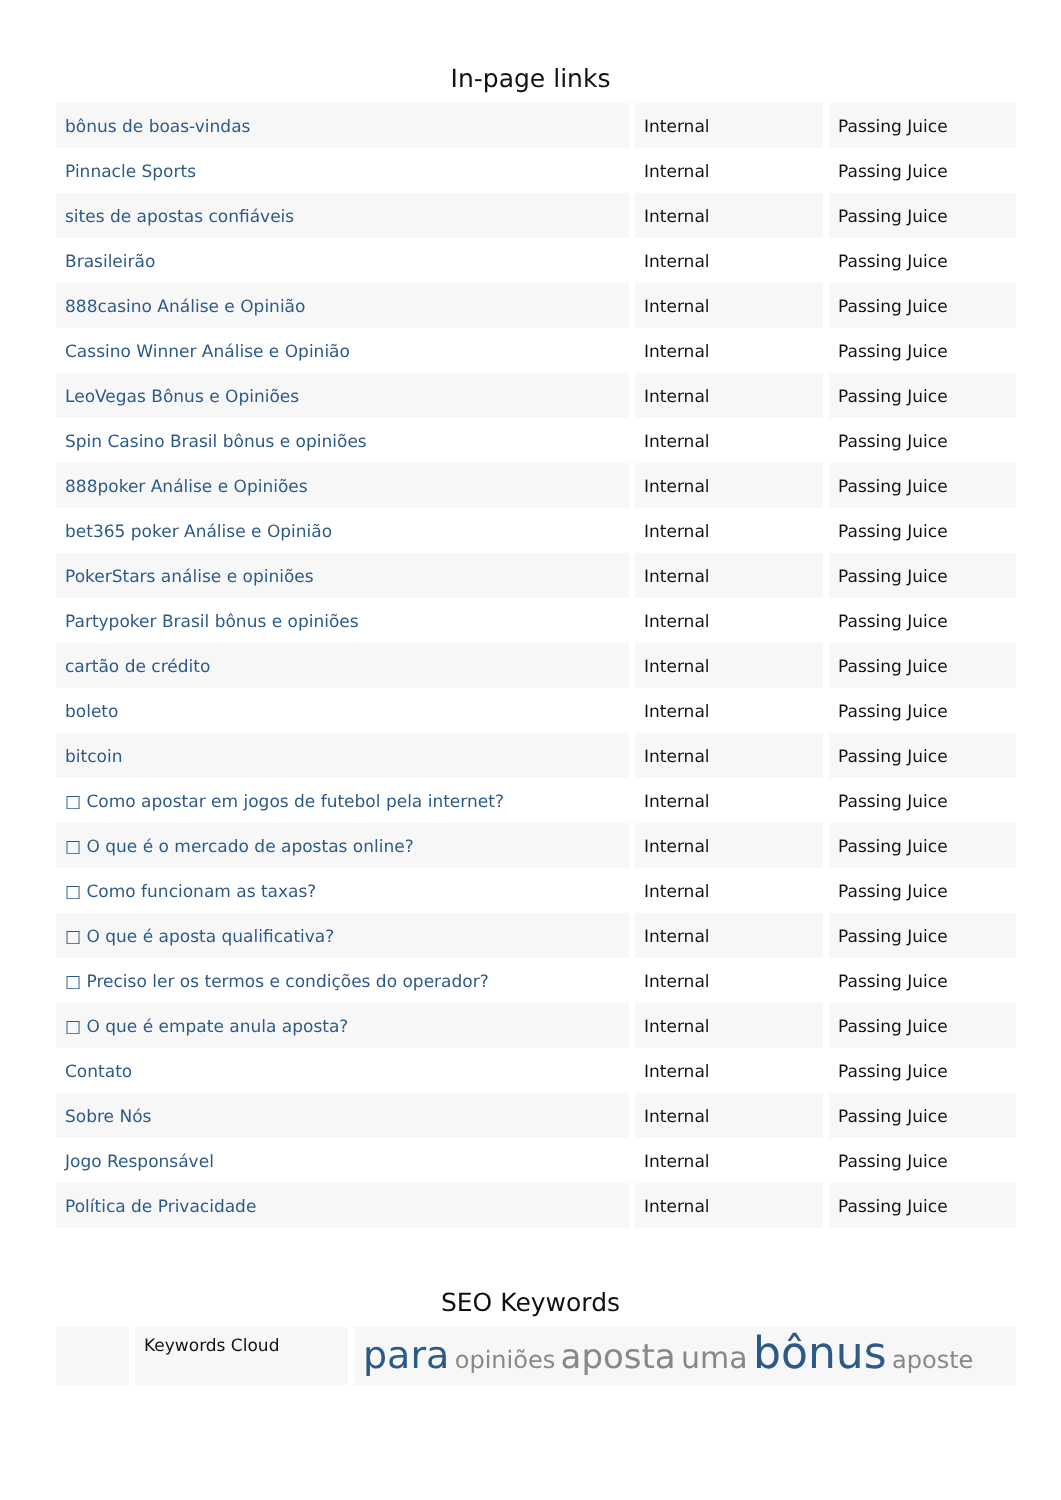In-page links
| bônus de boas-vindas | Internal | Passing Juice |
| Pinnacle Sports | Internal | Passing Juice |
| sites de apostas confiáveis | Internal | Passing Juice |
| Brasileirão | Internal | Passing Juice |
| 888casino Análise e Opinião | Internal | Passing Juice |
| Cassino Winner Análise e Opinião | Internal | Passing Juice |
| LeoVegas Bônus e Opiniões | Internal | Passing Juice |
| Spin Casino Brasil bônus e opiniões | Internal | Passing Juice |
| 888poker Análise e Opiniões | Internal | Passing Juice |
| bet365 poker Análise e Opinião | Internal | Passing Juice |
| PokerStars análise e opiniões | Internal | Passing Juice |
| Partypoker Brasil bônus e opiniões | Internal | Passing Juice |
| cartão de crédito | Internal | Passing Juice |
| boleto | Internal | Passing Juice |
| bitcoin | Internal | Passing Juice |
| □ Como apostar em jogos de futebol pela internet? | Internal | Passing Juice |
| □ O que é o mercado de apostas online? | Internal | Passing Juice |
| □ Como funcionam as taxas? | Internal | Passing Juice |
| □ O que é aposta qualificativa? | Internal | Passing Juice |
| □ Preciso ler os termos e condições do operador? | Internal | Passing Juice |
| □ O que é empate anula aposta? | Internal | Passing Juice |
| Contato | Internal | Passing Juice |
| Sobre Nós | Internal | Passing Juice |
| Jogo Responsável | Internal | Passing Juice |
| Política de Privacidade | Internal | Passing Juice |
SEO Keywords
| | Keywords Cloud | para opiniões aposta uma bônus aposte |